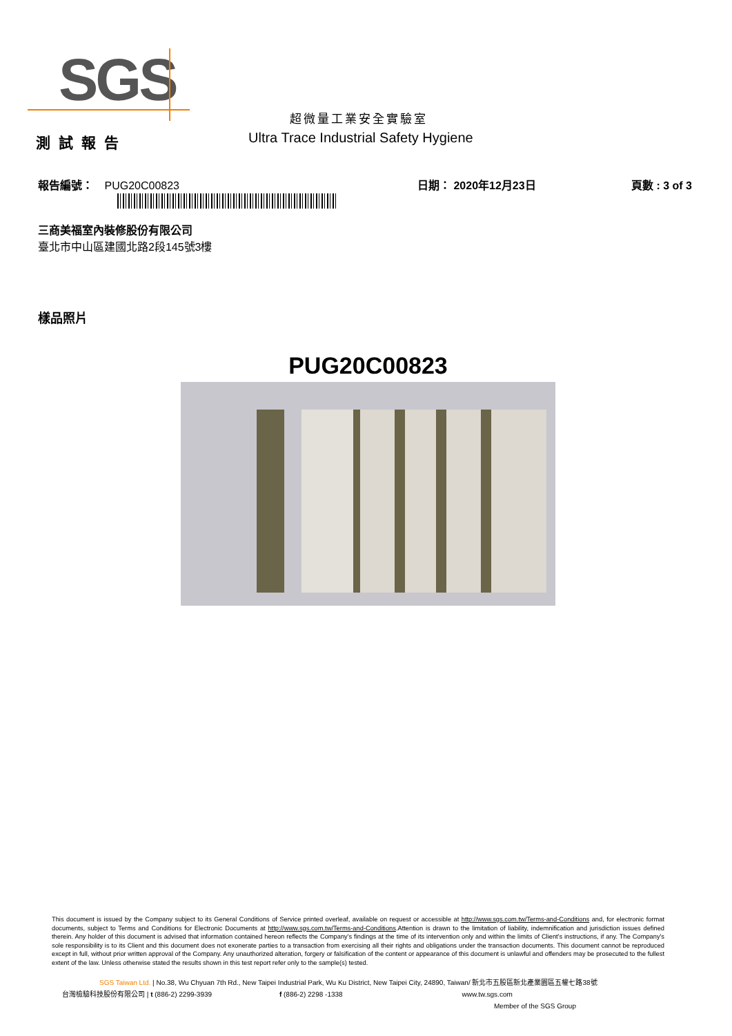SGS
超微量工業安全實驗室
Ultra Trace Industrial Safety Hygiene
測試報告
報告編號： PUG20C00823 日期： 2020年12月23日 頁數 : 3 of 3
三商美福室內裝修股份有限公司
臺北市中山區建國北路2段145號3樓
樣品照片
PUG20C00823
This document is issued by the Company subject to its General Conditions of Service printed overleaf, available on request or accessible at http://www.sgs.com.tw/Terms-and-Conditions and, for electronic format documents, subject to Terms and Conditions for Electronic Documents at http://www.sgs.com.tw/Terms-and-Conditions.Attention is drawn to the limitation of liability, indemnification and jurisdiction issues defined therein. Any holder of this document is advised that information contained hereon reflects the Company's findings at the time of its intervention only and within the limits of Client's instructions, if any. The Company's sole responsibility is to its Client and this document does not exonerate parties to a transaction from exercising all their rights and obligations under the transaction documents. This document cannot be reproduced except in full, without prior written approval of the Company. Any unauthorized alteration, forgery or falsification of the content or appearance of this document is unlawful and offenders may be prosecuted to the fullest extent of the law. Unless otherwise stated the results shown in this test report refer only to the sample(s) tested.
SGS Taiwan Ltd. | No.38, Wu Chyuan 7th Rd., New Taipei Industrial Park, Wu Ku District, New Taipei City, 24890, Taiwan/ 新北市五股區新北產業園區五權七路38號
台灣檢驗科技股份有限公司 | t (886-2) 2299-3939 f (886-2) 2298 -1338 www.tw.sgs.com
Member of the SGS Group